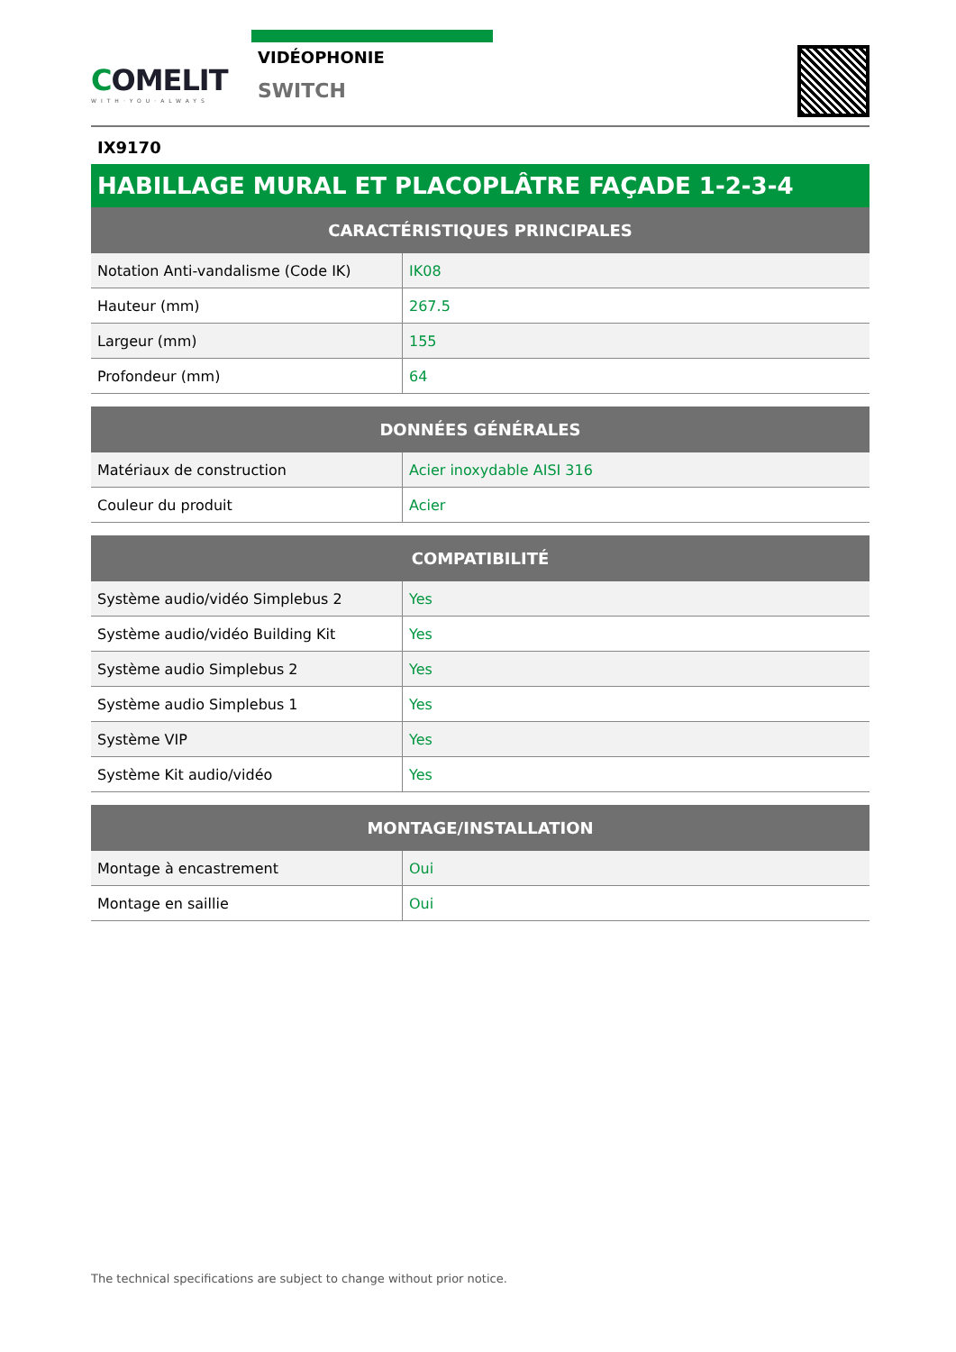COMELIT
WITH·YOU·ALWAYS
VIDÉOPHONIE
SWITCH
IX9170
HABILLAGE MURAL ET PLACOPLÂTRE FAÇADE 1-2-3-4
| CARACTÉRISTIQUES PRINCIPALES | |
| --- | --- |
| Notation Anti-vandalisme (Code IK) | IK08 |
| Hauteur (mm) | 267.5 |
| Largeur (mm) | 155 |
| Profondeur (mm) | 64 |
| DONNÉES GÉNÉRALES | |
| --- | --- |
| Matériaux de construction | Acier inoxydable AISI 316 |
| Couleur du produit | Acier |
| COMPATIBILITÉ | |
| --- | --- |
| Système audio/vidéo Simplebus 2 | Yes |
| Système audio/vidéo Building Kit | Yes |
| Système audio Simplebus 2 | Yes |
| Système audio Simplebus 1 | Yes |
| Système VIP | Yes |
| Système Kit audio/vidéo | Yes |
| MONTAGE/INSTALLATION | |
| --- | --- |
| Montage à encastrement | Oui |
| Montage en saillie | Oui |
The technical specifications are subject to change without prior notice.